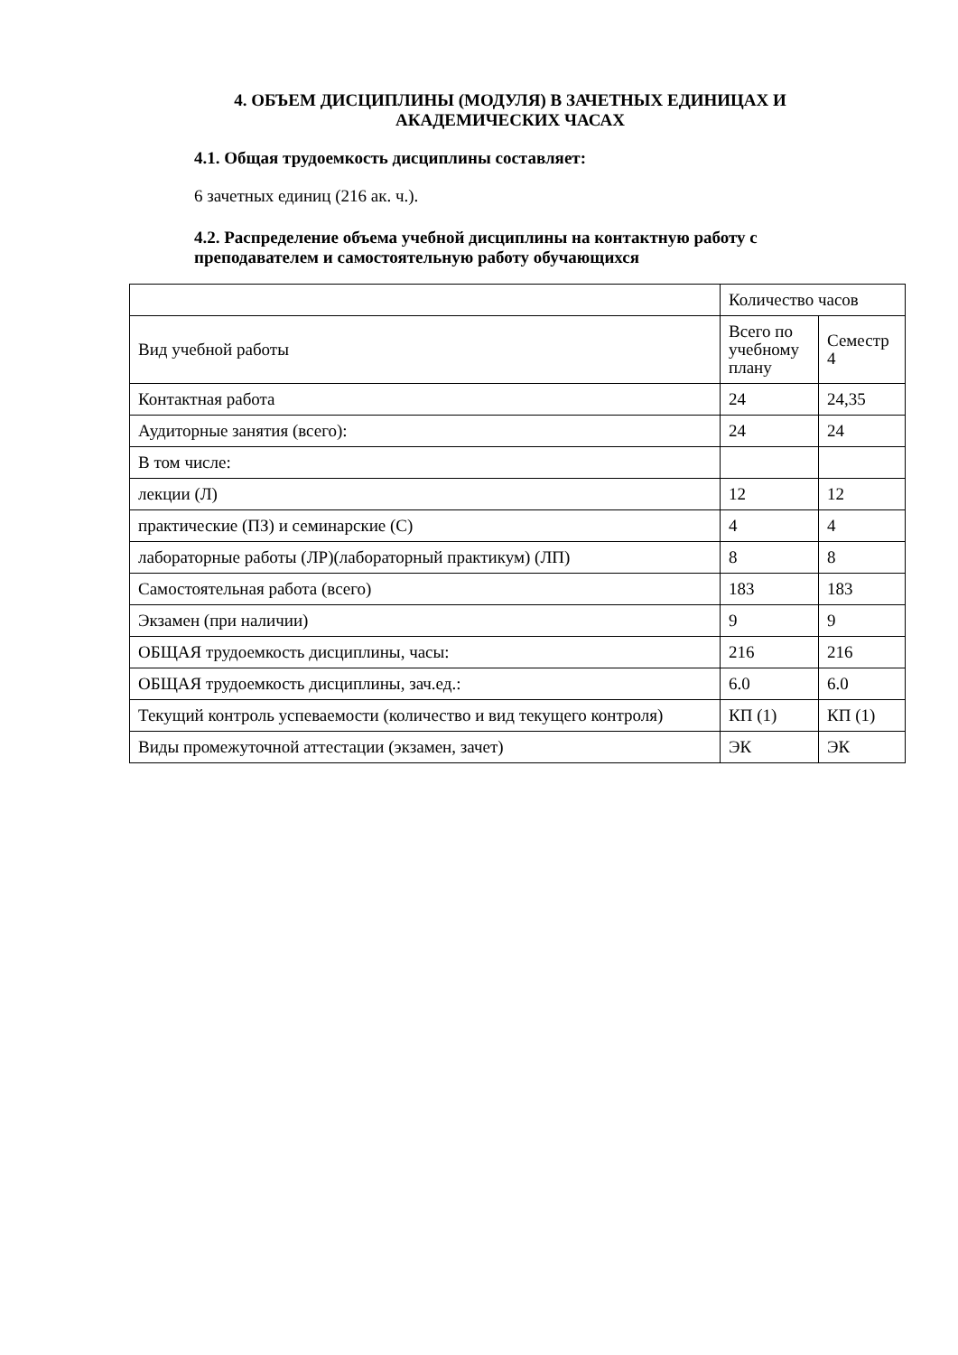4. ОБЪЕМ ДИСЦИПЛИНЫ (МОДУЛЯ) В ЗАЧЕТНЫХ ЕДИНИЦАХ И АКАДЕМИЧЕСКИХ ЧАСАХ
4.1. Общая трудоемкость дисциплины составляет:
6 зачетных единиц (216 ак. ч.).
4.2. Распределение объема учебной дисциплины на контактную работу с преподавателем и самостоятельную работу обучающихся
| | Количество часов | |
| Вид учебной работы | Всего по учебному плану | Семестр 4 |
| Контактная работа | 24 | 24,35 |
| Аудиторные занятия (всего): | 24 | 24 |
| В том числе: | | |
| лекции (Л) | 12 | 12 |
| практические (ПЗ) и семинарские (С) | 4 | 4 |
| лабораторные работы (ЛР)(лабораторный практикум) (ЛП) | 8 | 8 |
| Самостоятельная работа (всего) | 183 | 183 |
| Экзамен (при наличии) | 9 | 9 |
| ОБЩАЯ трудоемкость дисциплины, часы: | 216 | 216 |
| ОБЩАЯ трудоемкость дисциплины, зач.ед.: | 6.0 | 6.0 |
| Текущий контроль успеваемости (количество и вид текущего контроля) | КП (1) | КП (1) |
| Виды промежуточной аттестации (экзамен, зачет) | ЭК | ЭК |